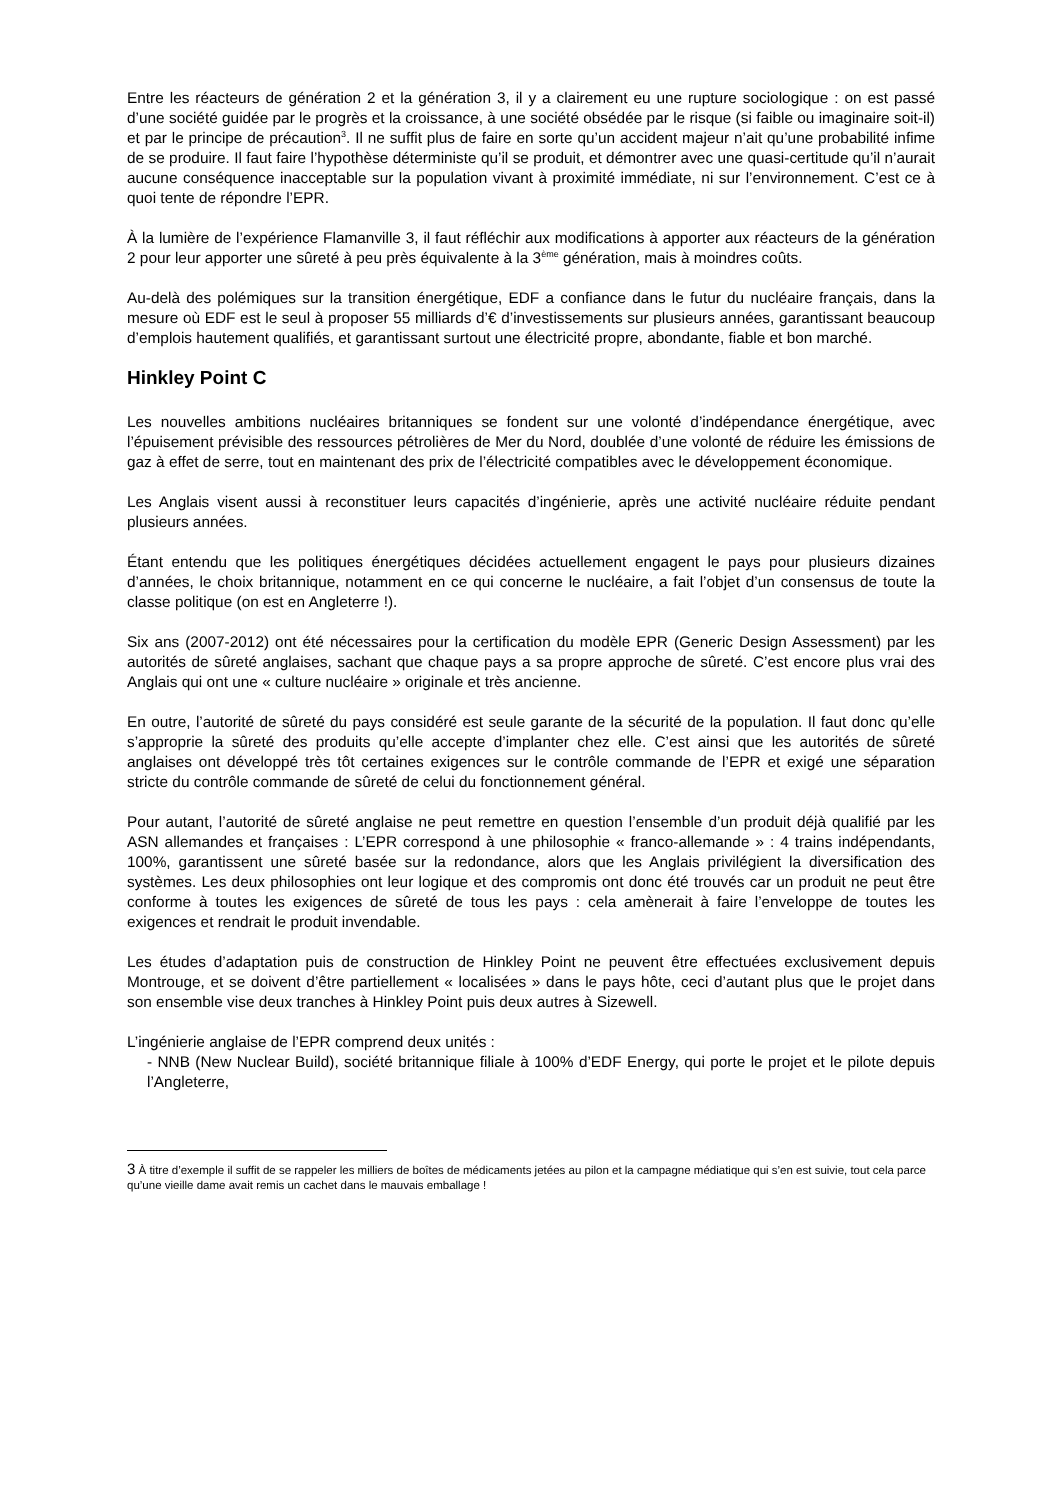Entre les réacteurs de génération 2 et la génération 3, il y a clairement eu une rupture sociologique : on est passé d’une société guidée par le progrès et la croissance, à une société obsédée par le risque (si faible ou imaginaire soit-il) et par le principe de précaution<sup>3</sup>. Il ne suffit plus de faire en sorte qu’un accident majeur n’ait qu’une probabilité infime de se produire. Il faut faire l’hypothèse déterministe qu’il se produit, et démontrer avec une quasi-certitude qu’il n’aurait aucune conséquence inacceptable sur la population vivant à proximité immédiate, ni sur l’environnement. C’est ce à quoi tente de répondre l’EPR.
À la lumière de l’expérience Flamanville 3, il faut réfléchir aux modifications à apporter aux réacteurs de la génération 2 pour leur apporter une sûreté à peu près équivalente à la 3<sup>ème</sup> génération, mais à moindres coûts.
Au-delà des polémiques sur la transition énergétique, EDF a confiance dans le futur du nucléaire français, dans la mesure où EDF est le seul à proposer 55 milliards d’€ d’investissements sur plusieurs années, garantissant beaucoup d’emplois hautement qualifiés, et garantissant surtout une électricité propre, abondante, fiable et bon marché.
Hinkley Point C
Les nouvelles ambitions nucléaires britanniques se fondent sur une volonté d’indépendance énergétique, avec l’épuisement prévisible des ressources pétrolières de Mer du Nord, doublée d’une volonté de réduire les émissions de gaz à effet de serre, tout en maintenant des prix de l’électricité compatibles avec le développement économique.
Les Anglais visent aussi à reconstituer leurs capacités d’ingénierie, après une activité nucléaire réduite pendant plusieurs années.
Étant entendu que les politiques énergétiques décidées actuellement engagent le pays pour plusieurs dizaines d’années, le choix britannique, notamment en ce qui concerne le nucléaire, a fait l’objet d’un consensus de toute la classe politique (on est en Angleterre !).
Six ans (2007-2012) ont été nécessaires pour la certification du modèle EPR (Generic Design Assessment) par les autorités de sûreté anglaises, sachant que chaque pays a sa propre approche de sûreté. C’est encore plus vrai des Anglais qui ont une « culture nucléaire » originale et très ancienne.
En outre, l’autorité de sûreté du pays considéré est seule garante de la sécurité de la population. Il faut donc qu’elle s’approprie la sûreté des produits qu’elle accepte d’implanter chez elle. C’est ainsi que les autorités de sûreté anglaises ont développé très tôt certaines exigences sur le contrôle commande de l’EPR et exigé une séparation stricte du contrôle commande de sûreté de celui du fonctionnement général.
Pour autant, l’autorité de sûreté anglaise ne peut remettre en question l’ensemble d’un produit déjà qualifié par les ASN allemandes et françaises : L’EPR correspond à une philosophie « franco-allemande » : 4 trains indépendants, 100%, garantissent une sûreté basée sur la redondance, alors que les Anglais privilégient la diversification des systèmes. Les deux philosophies ont leur logique et des compromis ont donc été trouvés car un produit ne peut être conforme à toutes les exigences de sûreté de tous les pays : cela amènerait à faire l’enveloppe de toutes les exigences et rendrait le produit invendable.
Les études d’adaptation puis de construction de Hinkley Point ne peuvent être effectuées exclusivement depuis Montrouge, et se doivent d’être partiellement « localisées » dans le pays hôte, ceci d’autant plus que le projet dans son ensemble vise deux tranches à Hinkley Point puis deux autres à Sizewell.
L’ingénierie anglaise de l’EPR comprend deux unités :
- NNB (New Nuclear Build), société britannique filiale à 100% d’EDF Energy, qui porte le projet et le pilote depuis l’Angleterre,
3 À titre d’exemple il suffit de se rappeler les milliers de boîtes de médicaments jetées au pilon et la campagne médiatique qui s’en est suivie, tout cela parce qu’une vieille dame avait remis un cachet dans le mauvais emballage !